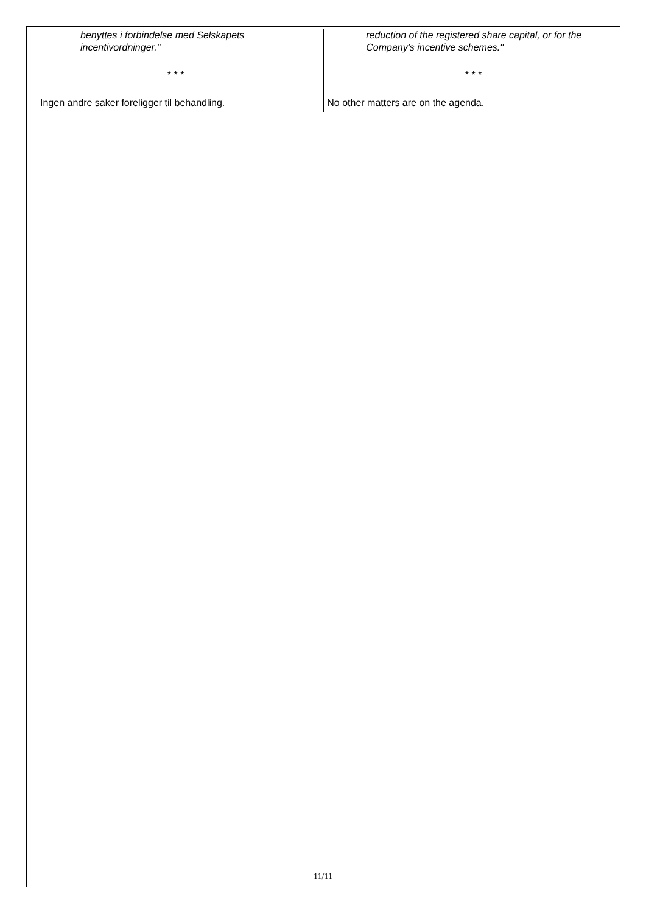benyttes i forbindelse med Selskapets incentivordninger."
* * *
Ingen andre saker foreligger til behandling.
reduction of the registered share capital, or for the Company's incentive schemes."
* * *
No other matters are on the agenda.
11/11